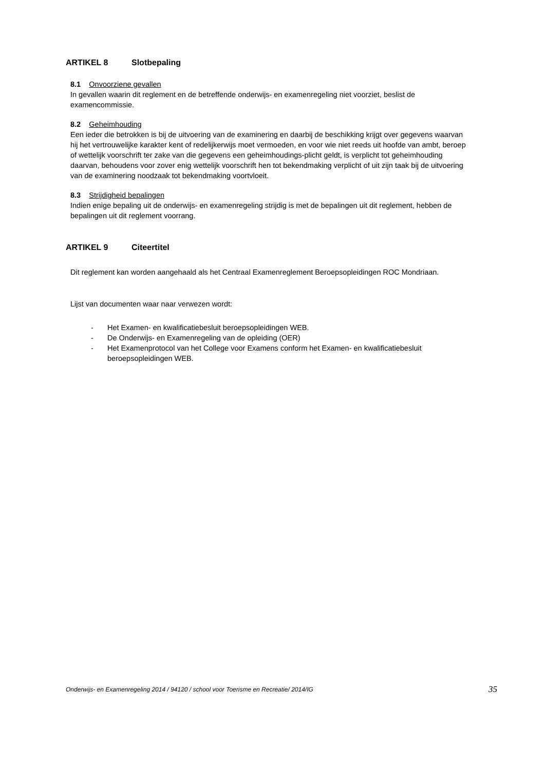ARTIKEL 8 Slotbepaling
8.1 Onvoorziene gevallen
In gevallen waarin dit reglement en de betreffende onderwijs- en examenregeling niet voorziet, beslist de examencommissie.
8.2 Geheimhouding
Een ieder die betrokken is bij de uitvoering van de examinering en daarbij de beschikking krijgt over gegevens waarvan hij het vertrouwelijke karakter kent of redelijkerwijs moet vermoeden, en voor wie niet reeds uit hoofde van ambt, beroep of wettelijk voorschrift ter zake van die gegevens een geheimhoudings-plicht geldt, is verplicht tot geheimhouding daarvan, behoudens voor zover enig wettelijk voorschrift hen tot bekendmaking verplicht of uit zijn taak bij de uitvoering van de examinering noodzaak tot bekendmaking voortvloeit.
8.3 Strijdigheid bepalingen
Indien enige bepaling uit de onderwijs- en examenregeling strijdig is met de bepalingen uit dit reglement, hebben de bepalingen uit dit reglement voorrang.
ARTIKEL 9 Citeertitel
Dit reglement kan worden aangehaald als het Centraal Examenreglement Beroepsopleidingen ROC Mondriaan.
Lijst van documenten waar naar verwezen wordt:
- Het Examen- en kwalificatiebesluit beroepsopleidingen WEB.
- De Onderwijs- en Examenregeling van de opleiding (OER)
- Het Examenprotocol van het College voor Examens conform het Examen- en kwalificatiebesluit beroepsopleidingen WEB.
Onderwijs- en Examenregeling 2014 / 94120 / school voor Toerisme en Recreatie/ 2014/IG 35